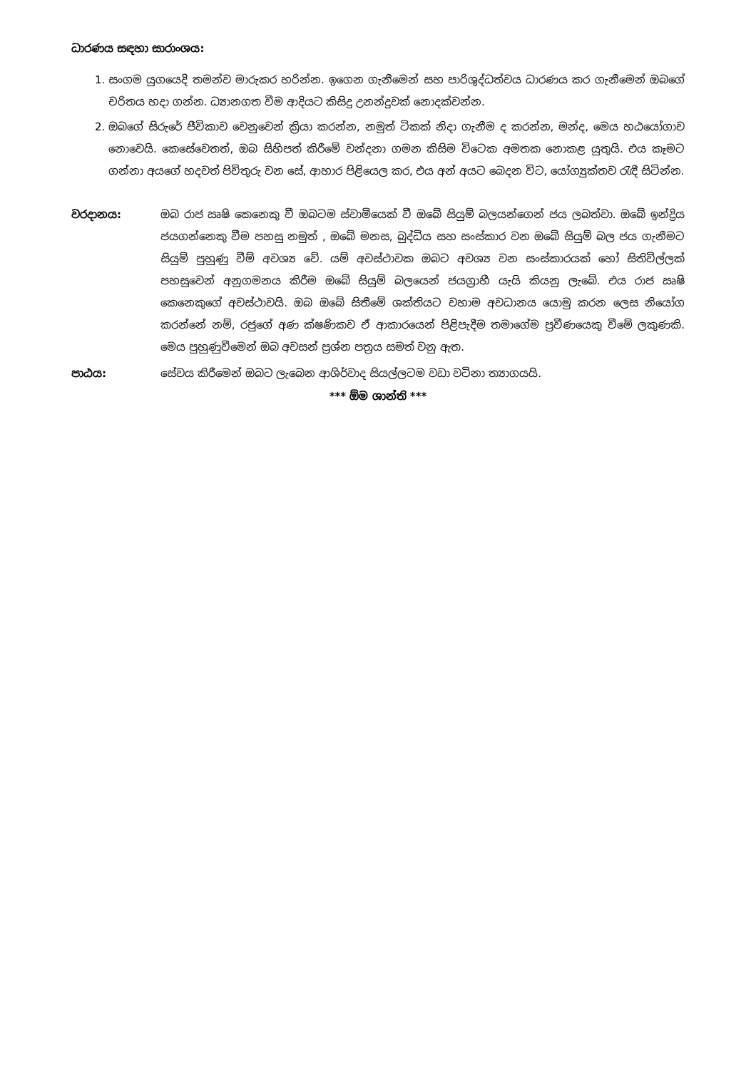ධාරණය සඳහා සාරාංශය:
1. සංගම යුගයෙදි තමන්ව මාරුකර හරින්න. ඉගෙන ගැනීමෙන් සහ පාරිශුද්ධත්වය ධාරණය කර ගැනීමෙන් ඔබගේ චරිතය හදා ගන්න. ධ්‍යානගත වීම ආදියට කිසිදු උනන්දුවක් නොදක්වන්න.
2. ඔබගේ සිරුරේ ජීවිකාව වෙනුවෙන් ක්‍රියා කරන්න, නමුත් ටිකක් නිදා ගැනීම ද කරන්න, මන්ද, මෙය හඨයෝගාව නොවෙයි. කෙසේවෙතත්, ඔබ සිහිපත් කිරීමේ වන්දනා ගමන කිසිම විටෙක අමතක නොකළ යුතුයි. එය කෑමට ගන්නා අයගේ හදවත් පිවිතුරු වන සේ, ආහාර පිළියෙල කර, එය අන් අයට බෙදන විට, යෝග්‍යුක්තව රැඳී සිටින්න.
වරදානය: ඔබ රාජ ඍෂි කෙනෙකු වී ඔබටම ස්වාමියෙක් වී ඔබේ සියුම් බලයන්ගෙන් ජය ලබත්වා. ඔබේ ඉන්ද්‍රිය ජයගන්නෙකු වීම පහසු නමුත් , ඔබේ මනස, බුද්ධිය සහ සංස්කාර වන ඔබේ සියුම් බල ජය ගැනීමට සියුම් පුහුණු වීම් අවශ්‍ය වේ. යම් අවස්ථාවක ඔබට අවශ්‍ය වන සංස්කාරයක් හෝ සිතිවිල්ලක් පහසුවෙන් අනුගමනය කිරීම ඔබේ සියුම් බලයෙන් ජයග්‍රාහී යැයි කියනු ලැබේ. එය රාජ ඍෂි කෙනෙකුගේ අවස්ථාවයි. ඔබ ඔබේ සිතීමේ ශක්තියට වහාම අවධානය යොමු කරන ලෙස නියෝග කරන්නේ නම්, රජුගේ අණ ක්ෂණිකව ඒ ආකාරයෙන් පිළිපැදීම තමාගේම ප්‍රවීණයෙකු වීමේ ලකුණකි. මෙය පුහුණුවීමෙන් ඔබ අවසන් ප්‍රශ්න පත්‍රය සමත් වනු ඇත.
පාඨය: සේවය කිරීමෙන් ඔබට ලැබෙන ආශිර්වාද සියල්ලටම වඩා වටිනා ත්‍යාගයයි.
*** ඕම ශාන්ති ***